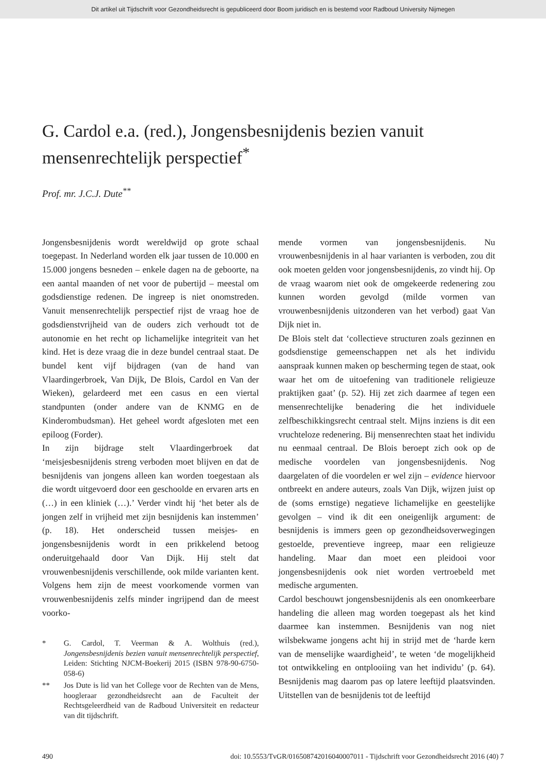Dit artikel uit Tijdschrift voor Gezondheidsrecht is gepubliceerd door Boom juridisch en is bestemd voor Radboud University Nijmegen
G. Cardol e.a. (red.), Jongensbesnijdenis bezien vanuit mensenrechtelijk perspectief<sup>*</sup>
Prof. mr. J.C.J. Dute<sup>**</sup>
Jongensbesnijdenis wordt wereldwijd op grote schaal toegepast. In Nederland worden elk jaar tussen de 10.000 en 15.000 jongens besneden – enkele dagen na de geboorte, na een aantal maanden of net voor de pubertijd – meestal om godsdienstige redenen. De ingreep is niet onomstreden. Vanuit mensenrechtelijk perspectief rijst de vraag hoe de godsdienstvrijheid van de ouders zich verhoudt tot de autonomie en het recht op lichamelijke integriteit van het kind. Het is deze vraag die in deze bundel centraal staat. De bundel kent vijf bijdragen (van de hand van Vlaardingerbroek, Van Dijk, De Blois, Cardol en Van der Wieken), gelardeerd met een casus en een viertal standpunten (onder andere van de KNMG en de Kinderombudsman). Het geheel wordt afgesloten met een epiloog (Forder).
In zijn bijdrage stelt Vlaardingerbroek dat ‘meisjesbesnijdenis streng verboden moet blijven en dat de besnijdenis van jongens alleen kan worden toegestaan als die wordt uitgevoerd door een geschoolde en ervaren arts en (…) in een kliniek (…).’ Verder vindt hij ‘het beter als de jongen zelf in vrijheid met zijn besnijdenis kan instemmen’ (p. 18). Het onderscheid tussen meisjes- en jongensbesnijdenis wordt in een prikkelend betoog onderuitgehaald door Van Dijk. Hij stelt dat vrouwenbesnijdenis verschillende, ook milde varianten kent. Volgens hem zijn de meest voorkomende vormen van vrouwenbesnijdenis zelfs minder ingrijpend dan de meest voorko-
* G. Cardol, T. Veerman & A. Wolthuis (red.), Jongensbesnijdenis bezien vanuit mensenrechtelijk perspectief, Leiden: Stichting NJCM-Boekerij 2015 (ISBN 978-90-6750-058-6)
** Jos Dute is lid van het College voor de Rechten van de Mens, hoogleraar gezondheidsrecht aan de Faculteit der Rechtsgeleerdheid van de Radboud Universiteit en redacteur van dit tijdschrift.
mende vormen van jongensbesnijdenis. Nu vrouwenbesnijdenis in al haar varianten is verboden, zou dit ook moeten gelden voor jongensbesnijdenis, zo vindt hij. Op de vraag waarom niet ook de omgekeerde redenering zou kunnen worden gevolgd (milde vormen van vrouwenbesnijdenis uitzonderen van het verbod) gaat Van Dijk niet in.
De Blois stelt dat ‘collectieve structuren zoals gezinnen en godsdienstige gemeenschappen net als het individu aanspraak kunnen maken op bescherming tegen de staat, ook waar het om de uitoefening van traditionele religieuze praktijken gaat’ (p. 52). Hij zet zich daarmee af tegen een mensenrechtelijke benadering die het individuele zelfbeschikkingsrecht centraal stelt. Mijns inziens is dit een vruchteloze redenering. Bij mensenrechten staat het individu nu eenmaal centraal. De Blois beroept zich ook op de medische voordelen van jongensbesnijdenis. Nog daargelaten of die voordelen er wel zijn – evidence hiervoor ontbreekt en andere auteurs, zoals Van Dijk, wijzen juist op de (soms ernstige) negatieve lichamelijke en geestelijke gevolgen – vind ik dit een oneigenlijk argument: de besnijdenis is immers geen op gezondheidsoverwegingen gestoelde, preventieve ingreep, maar een religieuze handeling. Maar dan moet een pleidooi voor jongensbesnijdenis ook niet worden vertroebeld met medische argumenten.
Cardol beschouwt jongensbesnijdenis als een onomkeerbare handeling die alleen mag worden toegepast als het kind daarmee kan instemmen. Besnijdenis van nog niet wilsbekwame jongens acht hij in strijd met de ‘harde kern van de menselijke waardigheid’, te weten ‘de mogelijkheid tot ontwikkeling en ontplooiing van het individu’ (p. 64). Besnijdenis mag daarom pas op latere leeftijd plaatsvinden. Uitstellen van de besnijdenis tot de leeftijd
490 doi: 10.5553/TvGR/016508742016040007011 - Tijdschrift voor Gezondheidsrecht 2016 (40) 7